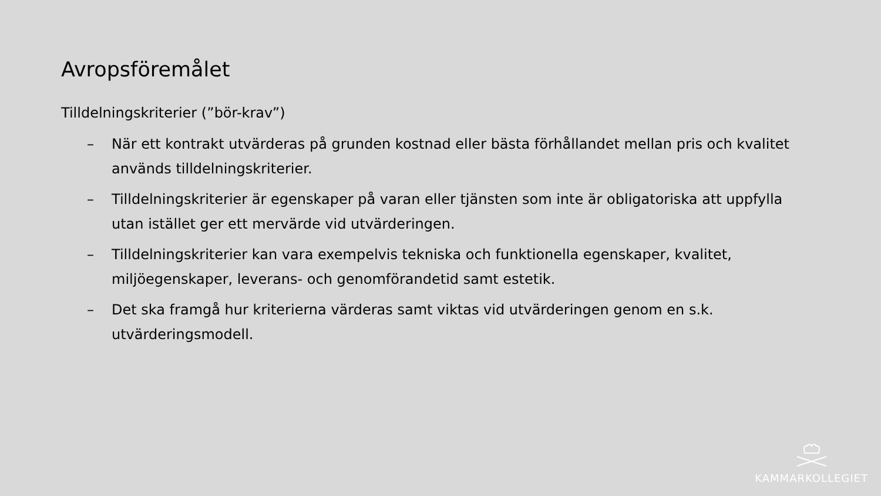Avropsföremålet
Tilldelningskriterier (”bör-krav”)
– När ett kontrakt utvärderas på grunden kostnad eller bästa förhållandet mellan pris och kvalitet används tilldelningskriterier.
– Tilldelningskriterier är egenskaper på varan eller tjänsten som inte är obligatoriska att uppfylla utan istället ger ett mervärde vid utvärderingen.
– Tilldelningskriterier kan vara exempelvis tekniska och funktionella egenskaper, kvalitet, miljöegenskaper, leverans- och genomförandetid samt estetik.
– Det ska framgå hur kriterierna värderas samt viktas vid utvärderingen genom en s.k. utvärderingsmodell.
KAMMARKOLLEGIET